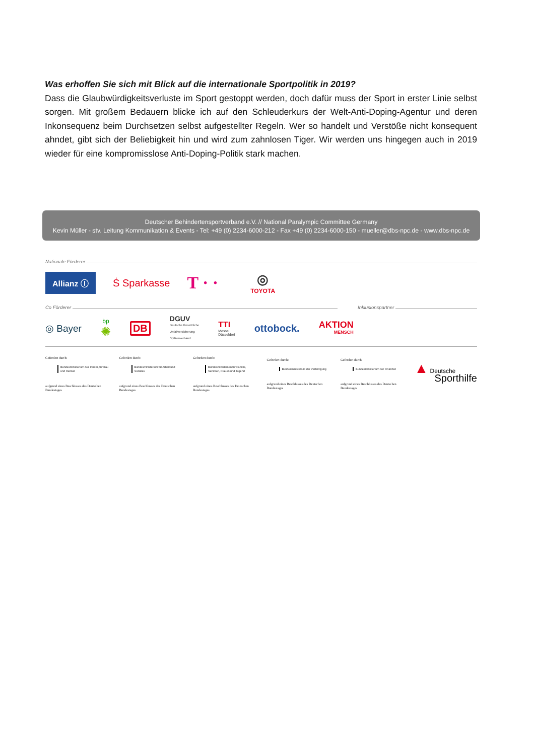Was erhoffen Sie sich mit Blick auf die internationale Sportpolitik in 2019?
Dass die Glaubwürdigkeitsverluste im Sport gestoppt werden, doch dafür muss der Sport in erster Linie selbst sorgen. Mit großem Bedauern blicke ich auf den Schleuderkurs der Welt-Anti-Doping-Agentur und deren Inkonsequenz beim Durchsetzen selbst aufgestellter Regeln. Wer so handelt und Verstöße nicht konsequent ahndet, gibt sich der Beliebigkeit hin und wird zum zahnlosen Tiger. Wir werden uns hingegen auch in 2019 wieder für eine kompromisslose Anti-Doping-Politik stark machen.
Deutscher Behindertensportverband e.V. // National Paralympic Committee Germany
Kevin Müller - stv. Leitung Kommunikation & Events - Tel: +49 (0) 2234-6000-212 - Fax +49 (0) 2234-6000-150 - mueller@dbs-npc.de - www.dbs-npc.de
Nationale Förderer
Allianz Ⓘ
Ṡ Sparkasse
T · ·
◎
TOYOTA
Co Förderer Inklusionspartner
◎ Bayer
bp
✺
DB
DGUV
Deutsche Gesetzliche
Unfallversicherung
Spitzenverband
TTI
Messe
Düsseldorf
ottobock.
AKTION
MENSCH
Gefördert durch:
Bundesministerium des Innern, für Bau und Heimat
aufgrund eines Beschlusses des Deutschen Bundestages
Gefördert durch:
Bundesministerium für Arbeit und Soziales
aufgrund eines Beschlusses des Deutschen Bundestages
Gefördert durch:
Bundesministerium für Familie, Senioren, Frauen und Jugend
aufgrund eines Beschlusses des Deutschen Bundestages
Gefördert durch:
Bundesministerium der Verteidigung
aufgrund eines Beschlusses des Deutschen Bundestages
Gefördert durch:
Bundesministerium der Finanzen
aufgrund eines Beschlusses des Deutschen Bundestages
▲ Deutsche
Sporthilfe